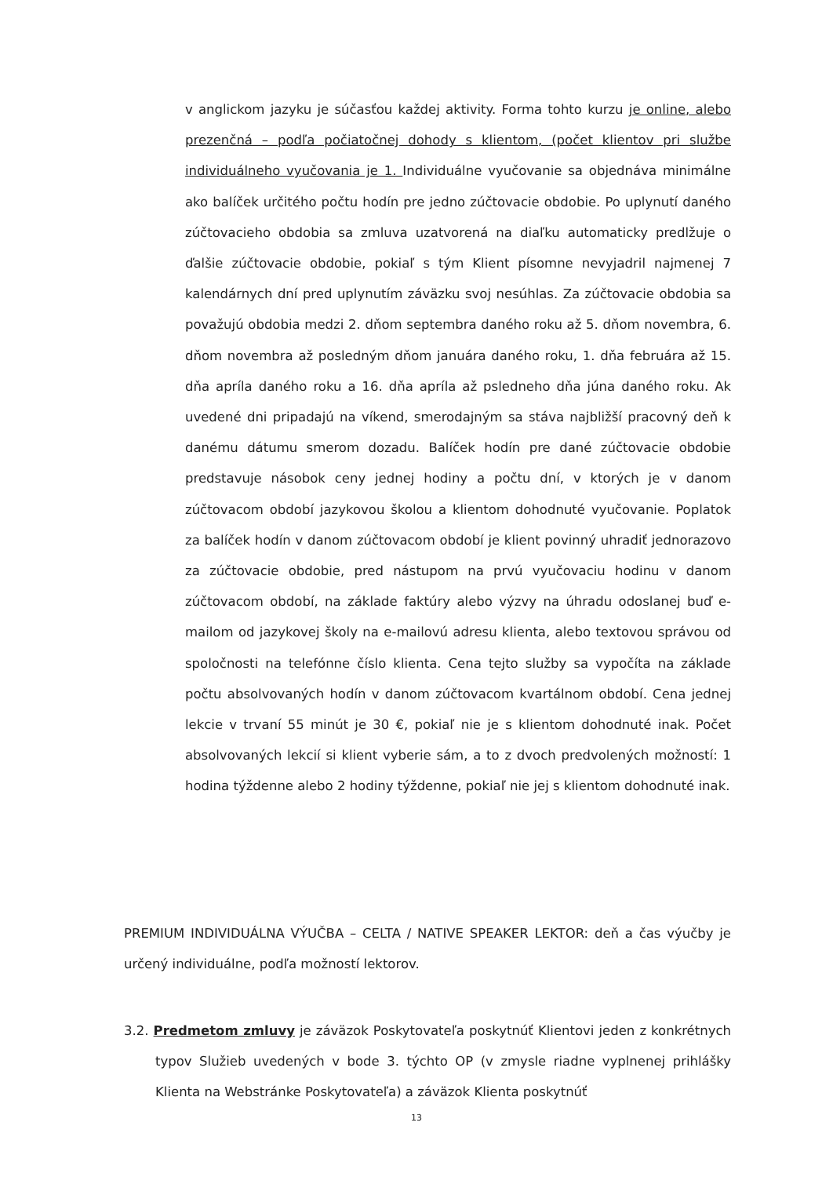v anglickom jazyku je súčasťou každej aktivity. Forma tohto kurzu je online, alebo prezenčná – podľa počiatočnej dohody s klientom, (počet klientov pri službe individuálneho vyučovania je 1. Individuálne vyučovanie sa objednáva minimálne ako balíček určitého počtu hodín pre jedno zúčtovacie obdobie. Po uplynutí daného zúčtovacieho obdobia sa zmluva uzatvorená na diaľku automaticky predlžuje o ďalšie zúčtovacie obdobie, pokiaľ s tým Klient písomne nevyjadril najmenej 7 kalendárnych dní pred uplynutím záväzku svoj nesúhlas. Za zúčtovacie obdobia sa považujú obdobia medzi 2. dňom septembra daného roku až 5. dňom novembra, 6. dňom novembra až posledným dňom januára daného roku, 1. dňa februára až 15. dňa apríla daného roku a 16. dňa apríla až psledneho dňa júna daného roku. Ak uvedené dni pripadajú na víkend, smerodajným sa stáva najbližší pracovný deň k danému dátumu smerom dozadu. Balíček hodín pre dané zúčtovacie obdobie predstavuje násobok ceny jednej hodiny a počtu dní, v ktorých je v danom zúčtovacom období jazykovou školou a klientom dohodnuté vyučovanie. Poplatok za balíček hodín v danom zúčtovacom období je klient povinný uhradiť jednorazovo za zúčtovacie obdobie, pred nástupom na prvú vyučovaciu hodinu v danom zúčtovacom období, na základe faktúry alebo výzvy na úhradu odoslanej buď e-mailom od jazykovej školy na e-mailovú adresu klienta, alebo textovou správou od spoločnosti na telefónne číslo klienta. Cena tejto služby sa vypočíta na základe počtu absolvovaných hodín v danom zúčtovacom kvartálnom období. Cena jednej lekcie v trvaní 55 minút je 30 €, pokiaľ nie je s klientom dohodnuté inak. Počet absolvovaných lekcií si klient vyberie sám, a to z dvoch predvolených možností: 1 hodina týždenne alebo 2 hodiny týždenne, pokiaľ nie jej s klientom dohodnuté inak.
PREMIUM INDIVIDUÁLNA VÝUČBA – CELTA / NATIVE SPEAKER LEKTOR: deň a čas výučby je určený individuálne, podľa možností lektorov.
3.2. Predmetom zmluvy je záväzok Poskytovateľa poskytnúť Klientovi jeden z konkrétnych typov Služieb uvedených v bode 3. týchto OP (v zmysle riadne vyplnenej prihlášky Klienta na Webstránke Poskytovateľa) a záväzok Klienta poskytnúť
13